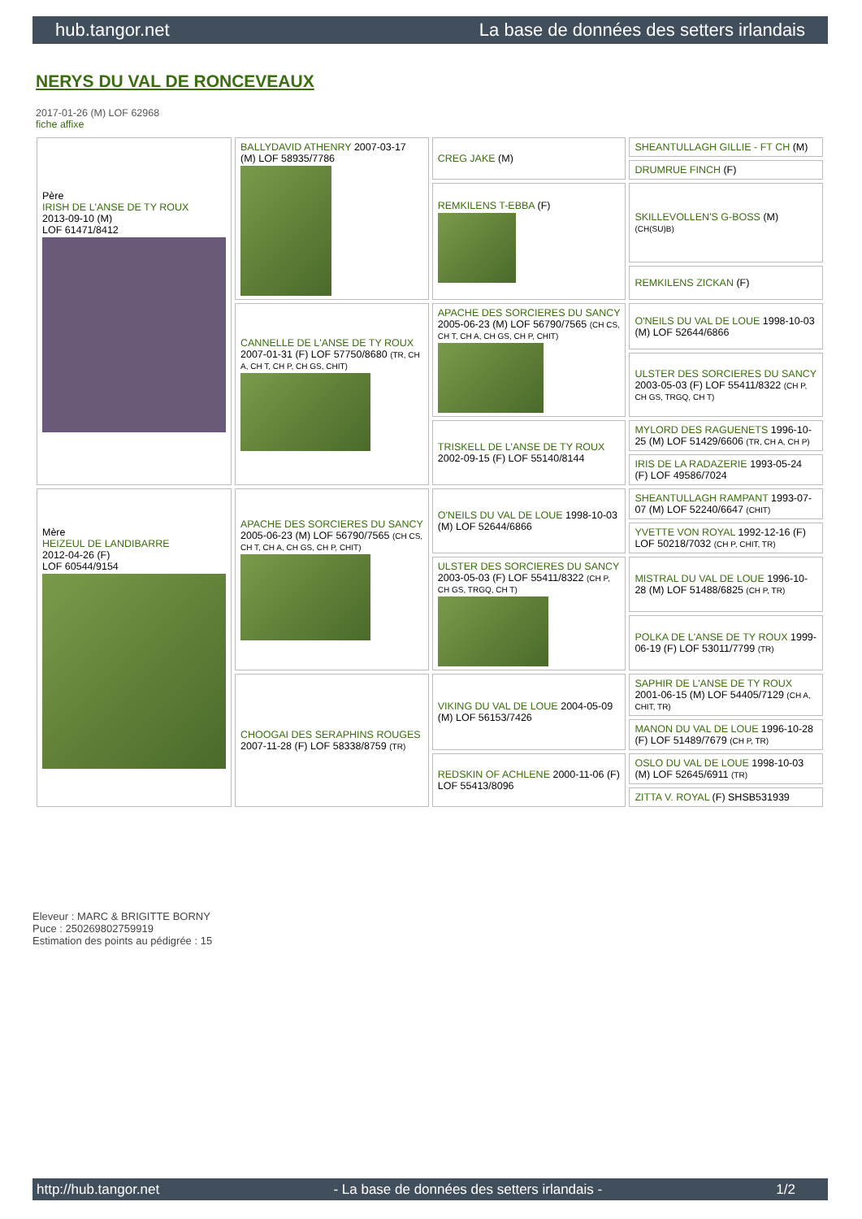hub.tangor.net La base de données des setters irlandais
NERYS DU VAL DE RONCEVEAUX
2017-01-26 (M) LOF 62968
fiche affixe
| Père IRISH DE L'ANSE DE TY ROUX 2013-09-10 (M) LOF 61471/8412 | BALLYDAVID ATHENRY 2007-03-17 (M) LOF 58935/7786 | CREG JAKE (M) | SHEANTULLAGH GILLIE - FT CH (M) |
| | | | DRUMRUE FINCH (F) |
| | | REMKILENS T-EBBA (F) | SKILLEVOLLEN'S G-BOSS (M) (CH(SU)B) |
| | | | REMKILENS ZICKAN (F) |
| | CANNELLE DE L'ANSE DE TY ROUX 2007-01-31 (F) LOF 57750/8680 (TR, CH A, CH T, CH P, CH GS, CHIT) | APACHE DES SORCIERES DU SANCY 2005-06-23 (M) LOF 56790/7565 (CH CS, CH T, CH A, CH GS, CH P, CHIT) | O'NEILS DU VAL DE LOUE 1998-10-03 (M) LOF 52644/6866 |
| | | | ULSTER DES SORCIERES DU SANCY 2003-05-03 (F) LOF 55411/8322 (CH P, CH GS, TRGQ, CH T) |
| | | TRISKELL DE L'ANSE DE TY ROUX 2002-09-15 (F) LOF 55140/8144 | MYLORD DES RAGUENETS 1996-10-25 (M) LOF 51429/6606 (TR, CH A, CH P) |
| | | | IRIS DE LA RADAZERIE 1993-05-24 (F) LOF 49586/7024 |
| Mère HEIZEUL DE LANDIBARRE 2012-04-26 (F) LOF 60544/9154 | APACHE DES SORCIERES DU SANCY 2005-06-23 (M) LOF 56790/7565 (CH CS, CH T, CH A, CH GS, CH P, CHIT) | O'NEILS DU VAL DE LOUE 1998-10-03 (M) LOF 52644/6866 | SHEANTULLAGH RAMPANT 1993-07-07 (M) LOF 52240/6647 (CHIT) |
| | | | YVETTE VON ROYAL 1992-12-16 (F) LOF 50218/7032 (CH P, CHIT, TR) |
| | | ULSTER DES SORCIERES DU SANCY 2003-05-03 (F) LOF 55411/8322 (CH P, CH GS, TRGQ, CH T) | MISTRAL DU VAL DE LOUE 1996-10-28 (M) LOF 51488/6825 (CH P, TR) |
| | | | POLKA DE L'ANSE DE TY ROUX 1999-06-19 (F) LOF 53011/7799 (TR) |
| | CHOOGAI DES SERAPHINS ROUGES 2007-11-28 (F) LOF 58338/8759 (TR) | VIKING DU VAL DE LOUE 2004-05-09 (M) LOF 56153/7426 | SAPHIR DE L'ANSE DE TY ROUX 2001-06-15 (M) LOF 54405/7129 (CH A, CHIT, TR) |
| | | | MANON DU VAL DE LOUE 1996-10-28 (F) LOF 51489/7679 (CH P, TR) |
| | | REDSKIN OF ACHLENE 2000-11-06 (F) LOF 55413/8096 | OSLO DU VAL DE LOUE 1998-10-03 (M) LOF 52645/6911 (TR) |
| | | | ZITTA V. ROYAL (F) SHSB531939 |
Eleveur : MARC & BRIGITTE BORNY
Puce : 250269802759919
Estimation des points au pédigrée : 15
http://hub.tangor.net - La base de données des setters irlandais - 1/2